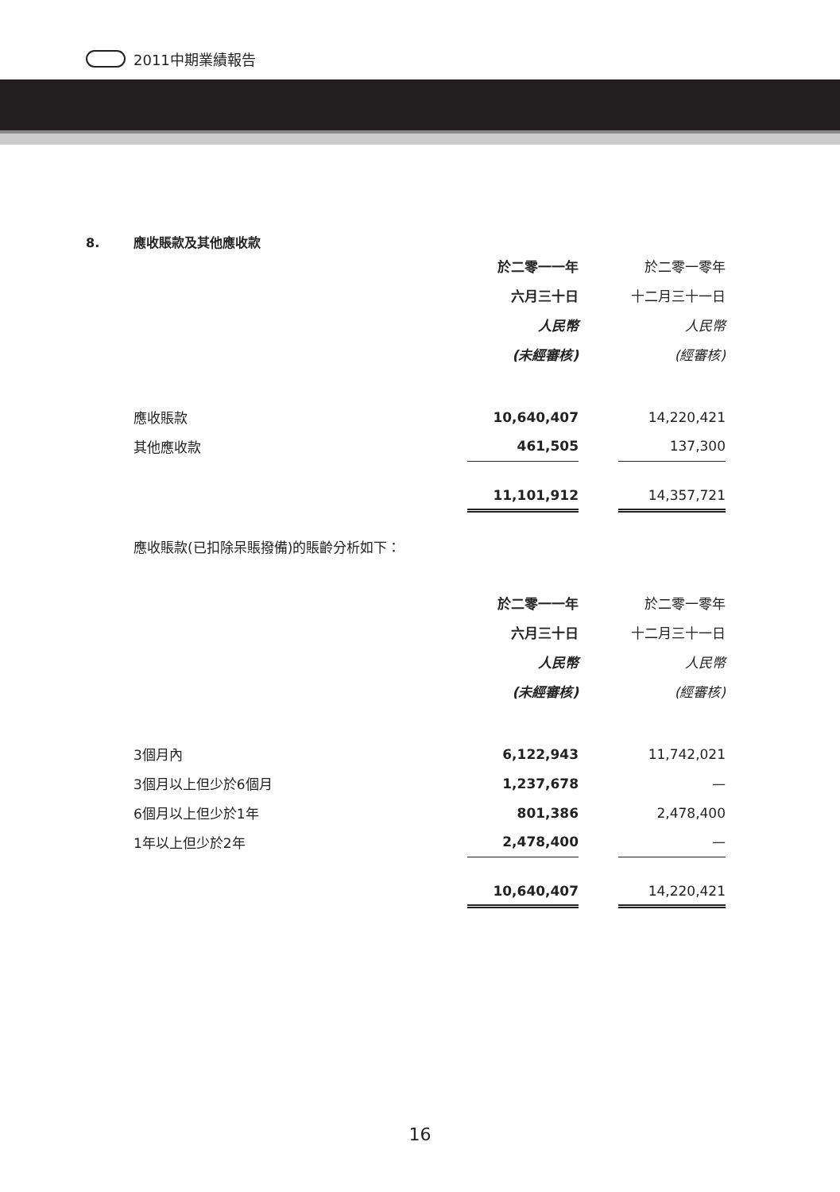2011中期業績報告
8. 應收賬款及其他應收款
| | 於二零一一年 | | 於二零一零年 |
| | 六月三十日 | | 十二月三十一日 |
| | 人民幣 | | 人民幣 |
| | (未經審核) | | (經審核) |
| 應收賬款 | 10,640,407 | | 14,220,421 |
| 其他應收款 | 461,505 | | 137,300 |
| | 11,101,912 | | 14,357,721 |
應收賬款(已扣除呆賬撥備)的賬齡分析如下：
| | 於二零一一年 | | 於二零一零年 |
| | 六月三十日 | | 十二月三十一日 |
| | 人民幣 | | 人民幣 |
| | (未經審核) | | (經審核) |
| 3個月內 | 6,122,943 | | 11,742,021 |
| 3個月以上但少於6個月 | 1,237,678 | | — |
| 6個月以上但少於1年 | 801,386 | | 2,478,400 |
| 1年以上但少於2年 | 2,478,400 | | — |
| | 10,640,407 | | 14,220,421 |
16